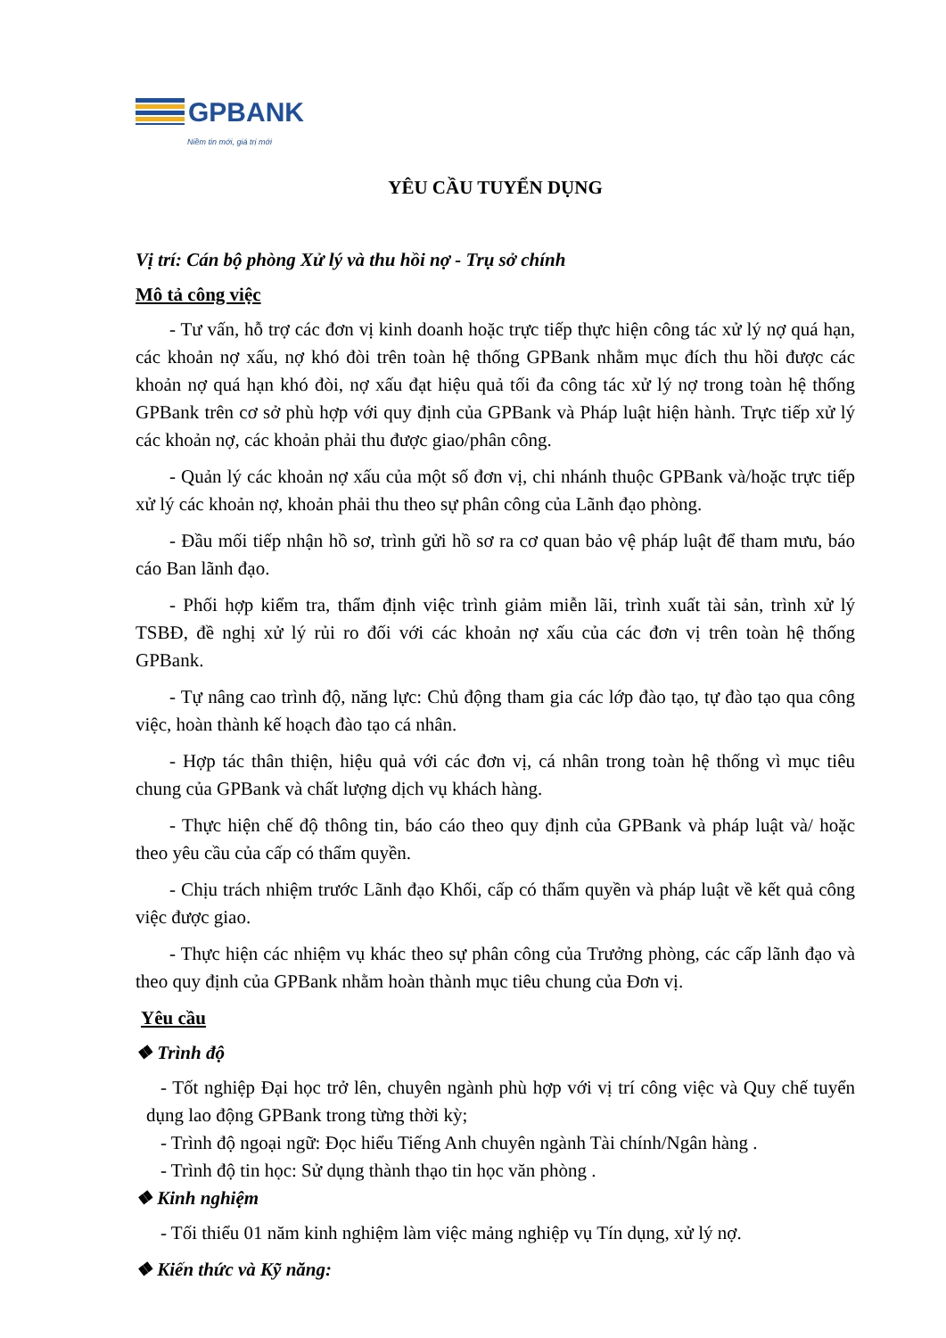GPBANK
Niềm tin mới, giá trị mới
YÊU CẦU TUYỂN DỤNG
Vị trí: Cán bộ phòng Xử lý và thu hồi nợ - Trụ sở chính
Mô tả công việc
- Tư vấn, hỗ trợ các đơn vị kinh doanh hoặc trực tiếp thực hiện công tác xử lý nợ quá hạn, các khoản nợ xấu, nợ khó đòi trên toàn hệ thống GPBank nhằm mục đích thu hồi được các khoản nợ quá hạn khó đòi, nợ xấu đạt hiệu quả tối đa công tác xử lý nợ trong toàn hệ thống GPBank trên cơ sở phù hợp với quy định của GPBank và Pháp luật hiện hành. Trực tiếp xử lý các khoản nợ, các khoản phải thu được giao/phân công.
- Quản lý các khoản nợ xấu của một số đơn vị, chi nhánh thuộc GPBank và/hoặc trực tiếp xử lý các khoản nợ, khoản phải thu theo sự phân công của Lãnh đạo phòng.
- Đầu mối tiếp nhận hồ sơ, trình gửi hồ sơ ra cơ quan bảo vệ pháp luật để tham mưu, báo cáo Ban lãnh đạo.
- Phối hợp kiểm tra, thẩm định việc trình giảm miễn lãi, trình xuất tài sản, trình xử lý TSBĐ, đề nghị xử lý rủi ro đối với các khoản nợ xấu của các đơn vị trên toàn hệ thống GPBank.
- Tự nâng cao trình độ, năng lực: Chủ động tham gia các lớp đào tạo, tự đào tạo qua công việc, hoàn thành kế hoạch đào tạo cá nhân.
- Hợp tác thân thiện, hiệu quả với các đơn vị, cá nhân trong toàn hệ thống vì mục tiêu chung của GPBank và chất lượng dịch vụ khách hàng.
- Thực hiện chế độ thông tin, báo cáo theo quy định của GPBank và pháp luật và/ hoặc theo yêu cầu của cấp có thẩm quyền.
- Chịu trách nhiệm trước Lãnh đạo Khối, cấp có thẩm quyền và pháp luật về kết quả công việc được giao.
- Thực hiện các nhiệm vụ khác theo sự phân công của Trưởng phòng, các cấp lãnh đạo và theo quy định của GPBank nhằm hoàn thành mục tiêu chung của Đơn vị.
Yêu cầu
❖ Trình độ
- Tốt nghiệp Đại học trở lên, chuyên ngành phù hợp với vị trí công việc và Quy chế tuyển dụng lao động GPBank trong từng thời kỳ;
- Trình độ ngoại ngữ: Đọc hiểu Tiếng Anh chuyên ngành Tài chính/Ngân hàng .
- Trình độ tin học: Sử dụng thành thạo tin học văn phòng .
❖ Kinh nghiệm
- Tối thiểu 01 năm kinh nghiệm làm việc mảng nghiệp vụ Tín dụng, xử lý nợ.
❖ Kiến thức và Kỹ năng: